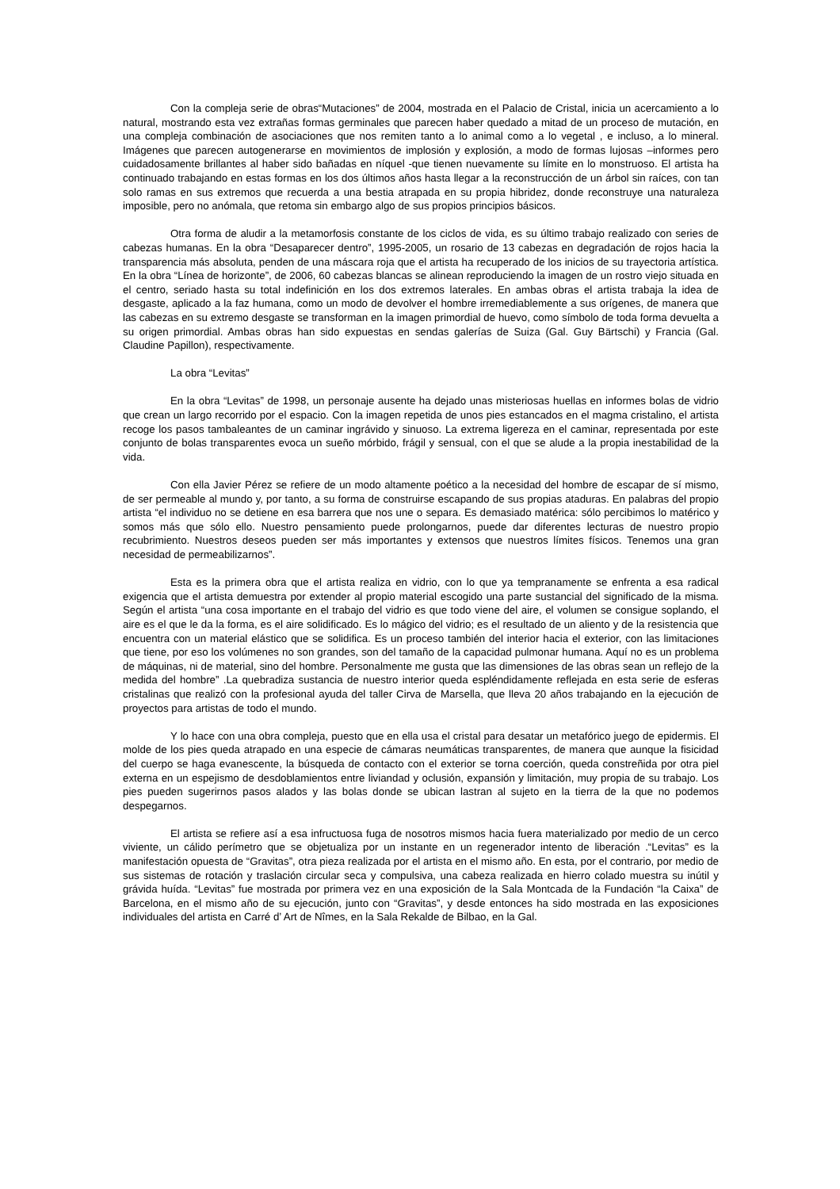Con la compleja serie de obras“Mutaciones” de 2004, mostrada en el Palacio de Cristal, inicia un acercamiento a lo natural, mostrando esta vez extrañas formas germinales que parecen haber quedado a mitad de un proceso de mutación, en una compleja combinación de asociaciones que nos remiten tanto a lo animal como a lo vegetal , e incluso, a lo mineral. Imágenes que parecen autogenerarse en movimientos de implosión y explosión, a modo de formas lujosas –informes pero cuidadosamente brillantes al haber sido bañadas en níquel -que tienen nuevamente su límite en lo monstruoso. El artista ha continuado trabajando en estas formas en los dos últimos años hasta llegar a la reconstrucción de un árbol sin raíces, con tan solo ramas en sus extremos que recuerda a una bestia atrapada en su propia hibridez, donde reconstruye una naturaleza imposible, pero no anómala, que retoma sin embargo algo de sus propios principios básicos.
Otra forma de aludir a la metamorfosis constante de los ciclos de vida, es su último trabajo realizado con series de cabezas humanas. En la obra “Desaparecer dentro”, 1995-2005, un rosario de 13 cabezas en degradación de rojos hacia la transparencia más absoluta, penden de una máscara roja que el artista ha recuperado de los inicios de su trayectoria artística. En la obra “Línea de horizonte”, de 2006, 60 cabezas blancas se alinean reproduciendo la imagen de un rostro viejo situada en el centro, seriado hasta su total indefinición en los dos extremos laterales. En ambas obras el artista trabaja la idea de desgaste, aplicado a la faz humana, como un modo de devolver el hombre irremediablemente a sus orígenes, de manera que las cabezas en su extremo desgaste se transforman en la imagen primordial de huevo, como símbolo de toda forma devuelta a su origen primordial. Ambas obras han sido expuestas en sendas galerías de Suiza (Gal. Guy Bärtschi) y Francia (Gal. Claudine Papillon), respectivamente.
La obra “Levitas”
En la obra “Levitas” de 1998, un personaje ausente ha dejado unas misteriosas huellas en informes bolas de vidrio que crean un largo recorrido por el espacio. Con la imagen repetida de unos pies estancados en el magma cristalino, el artista recoge los pasos tambaleantes de un caminar ingrávido y sinuoso. La extrema ligereza en el caminar, representada por este conjunto de bolas transparentes evoca un sueño mórbido, frágil y sensual, con el que se alude a la propia inestabilidad de la vida.
Con ella Javier Pérez se refiere de un modo altamente poético a la necesidad del hombre de escapar de sí mismo, de ser permeable al mundo y, por tanto, a su forma de construirse escapando de sus propias ataduras. En palabras del propio artista “el individuo no se detiene en esa barrera que nos une o separa. Es demasiado matérica: sólo percibimos lo matérico y somos más que sólo ello. Nuestro pensamiento puede prolongarnos, puede dar diferentes lecturas de nuestro propio recubrimiento. Nuestros deseos pueden ser más importantes y extensos que nuestros límites físicos. Tenemos una gran necesidad de permeabilizarnos”.
Esta es la primera obra que el artista realiza en vidrio, con lo que ya tempranamente se enfrenta a esa radical exigencia que el artista demuestra por extender al propio material escogido una parte sustancial del significado de la misma. Según el artista “una cosa importante en el trabajo del vidrio es que todo viene del aire, el volumen se consigue soplando, el aire es el que le da la forma, es el aire solidificado. Es lo mágico del vidrio; es el resultado de un aliento y de la resistencia que encuentra con un material elástico que se solidifica. Es un proceso también del interior hacia el exterior, con las limitaciones que tiene, por eso los volúmenes no son grandes, son del tamaño de la capacidad pulmonar humana. Aquí no es un problema de máquinas, ni de material, sino del hombre. Personalmente me gusta que las dimensiones de las obras sean un reflejo de la medida del hombre” .La quebradiza sustancia de nuestro interior queda espléndidamente reflejada en esta serie de esferas cristalinas que realizó con la profesional ayuda del taller Cirva de Marsella, que lleva 20 años trabajando en la ejecución de proyectos para artistas de todo el mundo.
Y lo hace con una obra compleja, puesto que en ella usa el cristal para desatar un metafórico juego de epidermis. El molde de los pies queda atrapado en una especie de cámaras neumáticas transparentes, de manera que aunque la fisicidad del cuerpo se haga evanescente, la búsqueda de contacto con el exterior se torna coerción, queda constreñida por otra piel externa en un espejismo de desdoblamientos entre liviandad y oclusión, expansión y limitación, muy propia de su trabajo. Los pies pueden sugerirnos pasos alados y las bolas donde se ubican lastran al sujeto en la tierra de la que no podemos despegarnos.
El artista se refiere así a esa infructuosa fuga de nosotros mismos hacia fuera materializado por medio de un cerco viviente, un cálido perímetro que se objetualiza por un instante en un regenerador intento de liberación .“Levitas” es la manifestación opuesta de “Gravitas”, otra pieza realizada por el artista en el mismo año. En esta, por el contrario, por medio de sus sistemas de rotación y traslación circular seca y compulsiva, una cabeza realizada en hierro colado muestra su inútil y grávida huída. “Levitas” fue mostrada por primera vez en una exposición de la Sala Montcada de la Fundación “la Caixa” de Barcelona, en el mismo año de su ejecución, junto con “Gravitas”, y desde entonces ha sido mostrada en las exposiciones individuales del artista en Carré d’ Art de Nîmes, en la Sala Rekalde de Bilbao, en la Gal.